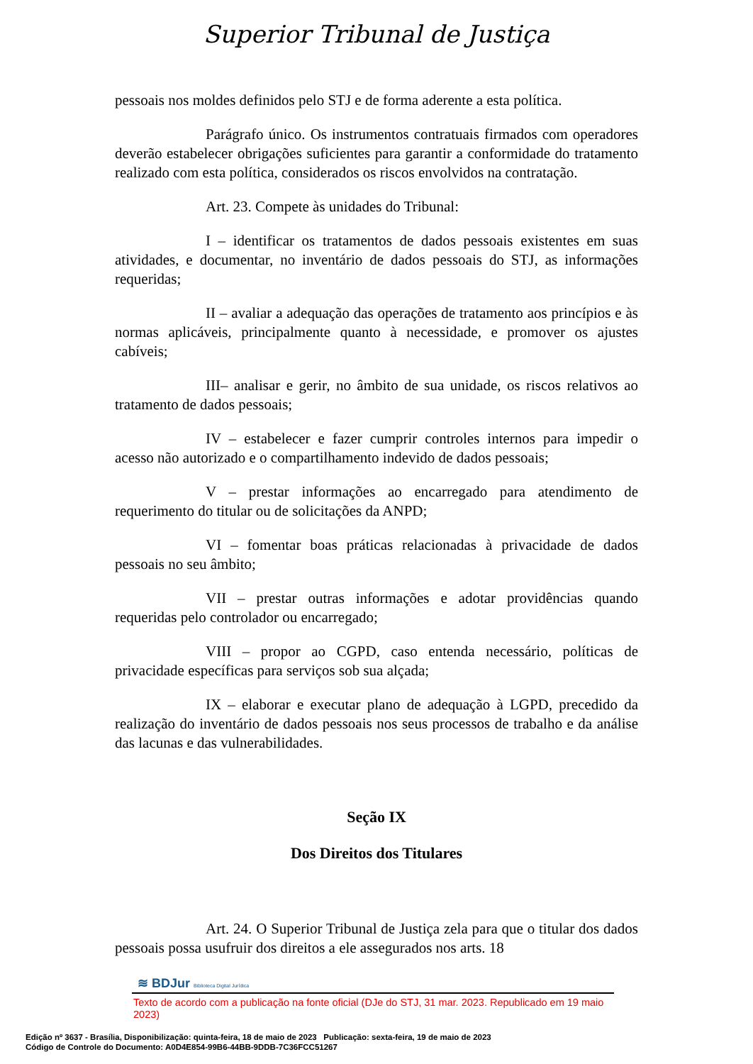Superior Tribunal de Justiça
pessoais nos moldes definidos pelo STJ e de forma aderente a esta política.
Parágrafo único. Os instrumentos contratuais firmados com operadores deverão estabelecer obrigações suficientes para garantir a conformidade do tratamento realizado com esta política, considerados os riscos envolvidos na contratação.
Art. 23. Compete às unidades do Tribunal:
I – identificar os tratamentos de dados pessoais existentes em suas atividades, e documentar, no inventário de dados pessoais do STJ, as informações requeridas;
II – avaliar a adequação das operações de tratamento aos princípios e às normas aplicáveis, principalmente quanto à necessidade, e promover os ajustes cabíveis;
III– analisar e gerir, no âmbito de sua unidade, os riscos relativos ao tratamento de dados pessoais;
IV – estabelecer e fazer cumprir controles internos para impedir o acesso não autorizado e o compartilhamento indevido de dados pessoais;
V – prestar informações ao encarregado para atendimento de requerimento do titular ou de solicitações da ANPD;
VI – fomentar boas práticas relacionadas à privacidade de dados pessoais no seu âmbito;
VII – prestar outras informações e adotar providências quando requeridas pelo controlador ou encarregado;
VIII – propor ao CGPD, caso entenda necessário, políticas de privacidade específicas para serviços sob sua alçada;
IX – elaborar e executar plano de adequação à LGPD, precedido da realização do inventário de dados pessoais nos seus processos de trabalho e da análise das lacunas e das vulnerabilidades.
Seção IX
Dos Direitos dos Titulares
Art. 24. O Superior Tribunal de Justiça zela para que o titular dos dados pessoais possa usufruir dos direitos a ele assegurados nos arts. 18
≋ BDJur Biblioteca Digital Jurídica
Texto de acordo com a publicação na fonte oficial (DJe do STJ, 31 mar. 2023. Republicado em 19 maio 2023)
Edição nº 3637 - Brasília, Disponibilização: quinta-feira, 18 de maio de 2023 Publicação: sexta-feira, 19 de maio de 2023
Código de Controle do Documento: A0D4E854-99B6-44BB-9DDB-7C36FCC51267